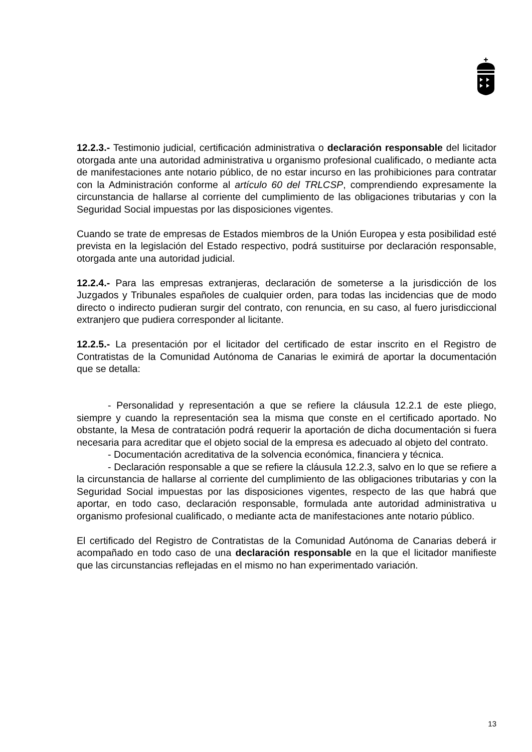12.2.3.- Testimonio judicial, certificación administrativa o declaración responsable del licitador otorgada ante una autoridad administrativa u organismo profesional cualificado, o mediante acta de manifestaciones ante notario público, de no estar incurso en las prohibiciones para contratar con la Administración conforme al artículo 60 del TRLCSP, comprendiendo expresamente la circunstancia de hallarse al corriente del cumplimiento de las obligaciones tributarias y con la Seguridad Social impuestas por las disposiciones vigentes.
Cuando se trate de empresas de Estados miembros de la Unión Europea y esta posibilidad esté prevista en la legislación del Estado respectivo, podrá sustituirse por declaración responsable, otorgada ante una autoridad judicial.
12.2.4.- Para las empresas extranjeras, declaración de someterse a la jurisdicción de los Juzgados y Tribunales españoles de cualquier orden, para todas las incidencias que de modo directo o indirecto pudieran surgir del contrato, con renuncia, en su caso, al fuero jurisdiccional extranjero que pudiera corresponder al licitante.
12.2.5.- La presentación por el licitador del certificado de estar inscrito en el Registro de Contratistas de la Comunidad Autónoma de Canarias le eximirá de aportar la documentación que se detalla:
- Personalidad y representación a que se refiere la cláusula 12.2.1 de este pliego, siempre y cuando la representación sea la misma que conste en el certificado aportado. No obstante, la Mesa de contratación podrá requerir la aportación de dicha documentación si fuera necesaria para acreditar que el objeto social de la empresa es adecuado al objeto del contrato.
- Documentación acreditativa de la solvencia económica, financiera y técnica.
- Declaración responsable a que se refiere la cláusula 12.2.3, salvo en lo que se refiere a la circunstancia de hallarse al corriente del cumplimiento de las obligaciones tributarias y con la Seguridad Social impuestas por las disposiciones vigentes, respecto de las que habrá que aportar, en todo caso, declaración responsable, formulada ante autoridad administrativa u organismo profesional cualificado, o mediante acta de manifestaciones ante notario público.
El certificado del Registro de Contratistas de la Comunidad Autónoma de Canarias deberá ir acompañado en todo caso de una declaración responsable en la que el licitador manifieste que las circunstancias reflejadas en el mismo no han experimentado variación.
13